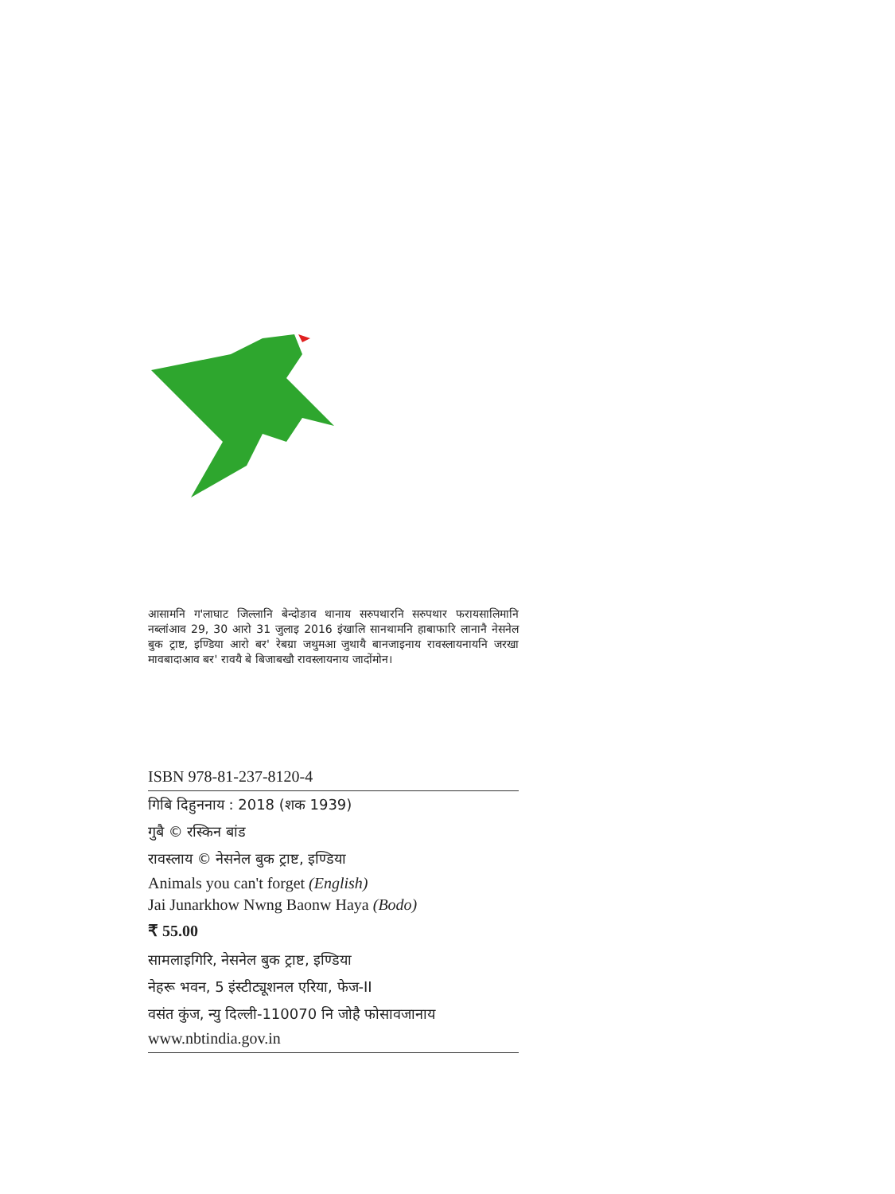आसामनि ग'लाघाट जिल्लानि बेन्दोङाव थानाय सरुपथारनि सरुपथार फरायसालिमानि नब्लांआव 29, 30 आरो 31 जुलाइ 2016 इंखालि सानथामनि हाबाफारि लानानै नेसनेल बुक ट्राष्ट, इण्डिया आरो बर' रेबग्रा जथुमआ जुथायै बानजाइनाय रावस्लायनायनि जरखा मावबादाआव बर' रावयै बे बिजाबखौ रावस्लायनाय जादोंमोन।
ISBN 978-81-237-8120-4
गिबि दिहुननाय : 2018 (शक 1939)
गुबै © रस्किन बांड
रावस्लाय © नेसनेल बुक ट्राष्ट, इण्डिया
Animals you can't forget (English)
Jai Junarkhow Nwng Baonw Haya (Bodo)
₹ 55.00
सामलाइगिरि, नेसनेल बुक ट्राष्ट, इण्डिया
नेहरू भवन, 5 इंस्टीट्यूशनल एरिया, फेज-II
वसंत कुंज, न्यु दिल्ली-110070 नि जोहै फोसावजानाय
www.nbtindia.gov.in